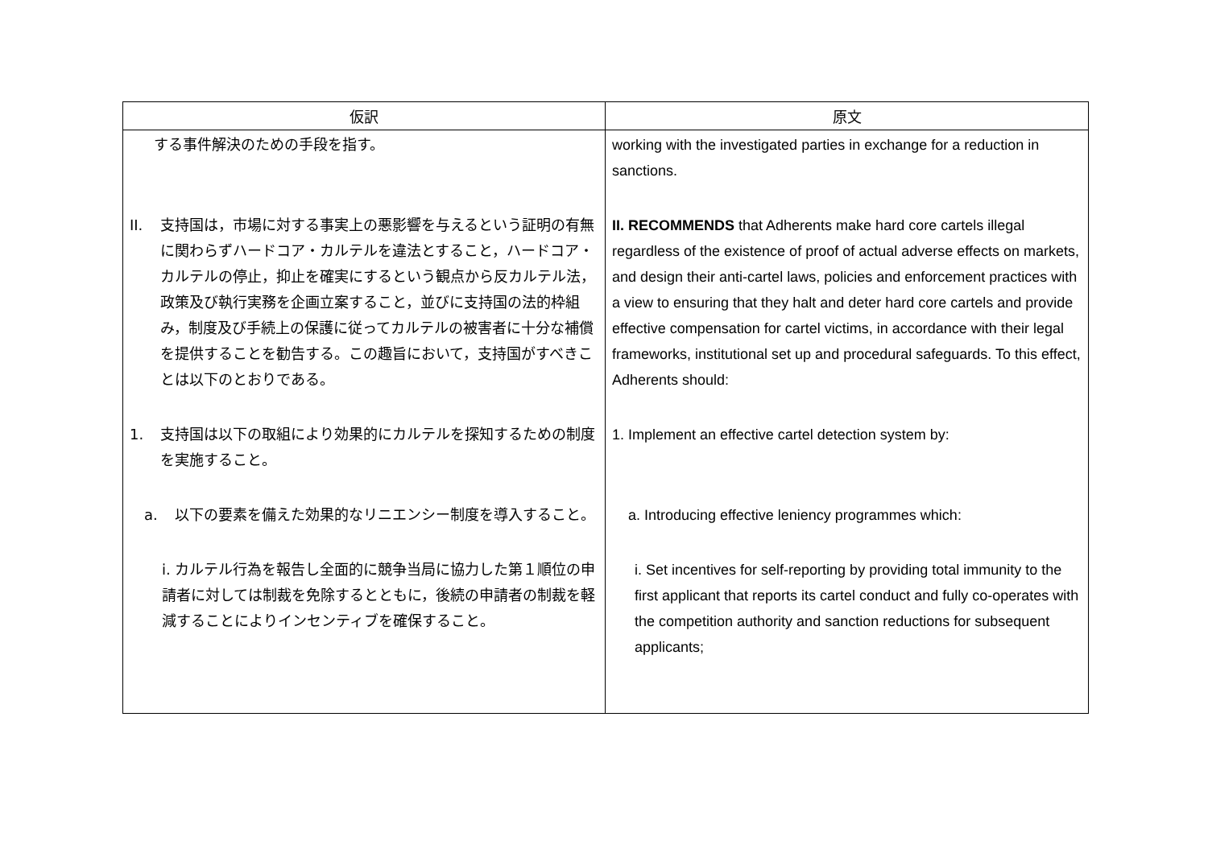| 仮訳 | 原文 |
| --- | --- |
| する事件解決のための手段を指す。 | working with the investigated parties in exchange for a reduction in sanctions. |
| II. 支持国は，市場に対する事実上の悪影響を与えるという証明の有無に関わらずハードコア・カルテルを違法とすること，ハードコア・カルテルの停止，抑止を確実にするという観点から反カルテル法，政策及び執行実務を企画立案すること，並びに支持国の法的枠組み，制度及び手続上の保護に従ってカルテルの被害者に十分な補償を提供することを勧告する。この趣旨において，支持国がすべきことは以下のとおりである。 | II. RECOMMENDS that Adherents make hard core cartels illegal regardless of the existence of proof of actual adverse effects on markets, and design their anti-cartel laws, policies and enforcement practices with a view to ensuring that they halt and deter hard core cartels and provide effective compensation for cartel victims, in accordance with their legal frameworks, institutional set up and procedural safeguards. To this effect, Adherents should: |
| 1. 支持国は以下の取組により効果的にカルテルを探知するための制度を実施すること。 | 1. Implement an effective cartel detection system by: |
| a. 以下の要素を備えた効果的なリニエンシー制度を導入すること。 | a. Introducing effective leniency programmes which: |
| i. カルテル行為を報告し全面的に競争当局に協力した第１順位の申請者に対しては制裁を免除するとともに，後続の申請者の制裁を軽減することによりインセンティブを確保すること。 | i. Set incentives for self-reporting by providing total immunity to the first applicant that reports its cartel conduct and fully co-operates with the competition authority and sanction reductions for subsequent applicants; |